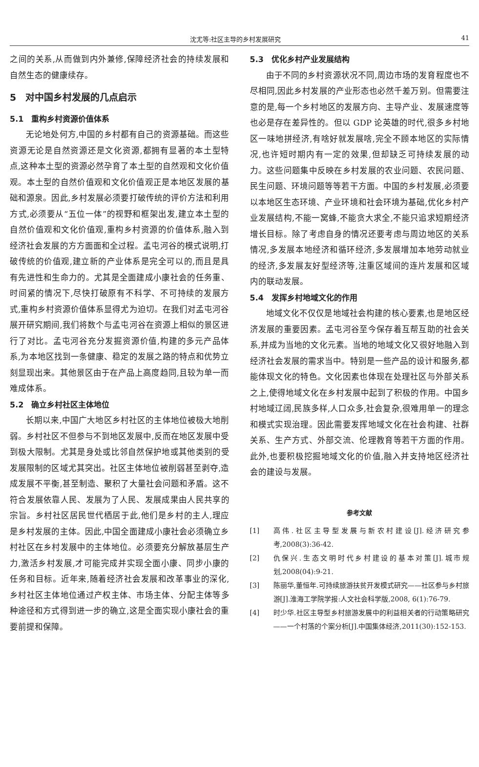沈尤等:社区主导的乡村发展研究 41
之间的关系,从而做到内外兼修,保障经济社会的持续发展和自然生态的健康续存。
5　对中国乡村发展的几点启示
5.1　重构乡村资源价值体系
无论地处何方,中国的乡村都有自己的资源基础。而这些资源无论是自然资源还是文化资源,都拥有显著的本土型特点,这种本土型的资源必然孕育了本土型的自然观和文化价值观。本土型的自然价值观和文化价值观正是本地区发展的基础和源泉。因此,乡村发展必须要打破传统的评价方法和利用方式,必须要从“五位一体”的视野和框架出发,建立本土型的自然价值观和文化价值观,重构乡村资源的价值体系,融入到经济社会发展的方方面面和全过程。孟屯河谷的模式说明,打破传统的价值观,建立新的产业体系是完全可以的,而且是具有先进性和生命力的。尤其是全面建成小康社会的任务重、时间紧的情况下,尽快打破原有不科学、不可持续的发展方式,重构乡村资源价值体系显得尤为迫切。在我们对孟屯河谷展开研究期间,我们将数个与孟屯河谷在资源上相似的景区进行了对比。孟屯河谷充分发掘资源价值,构建的多元产品体系,为本地区找到一条健康、稳定的发展之路的特点和优势立刻显现出来。其他景区由于在产品上高度趋同,且较为单一而难成体系。
5.2　确立乡村社区主体地位
长期以来,中国广大地区乡村社区的主体地位被极大地削弱。乡村社区不但参与不到地区发展中,反而在地区发展中受到极大限制。尤其是身处或比邻自然保护地或其他类别的受发展限制的区域尤其突出。社区主体地位被削弱甚至剥夺,造成发展不平衡,甚至制造、聚积了大量社会问题和矛盾。这不符合发展依靠人民、发展为了人民、发展成果由人民共享的宗旨。乡村社区居民世代栖居于此,他们是乡村的主人,理应是乡村发展的主体。因此,中国全面建成小康社会必须确立乡村社区在乡村发展中的主体地位。必须要充分解放基层生产力,激活乡村发展,才可能完成并实现全面小康、同步小康的任务和目标。近年来,随着经济社会发展和改革事业的深化,乡村社区主体地位通过产权主体、市场主体、分配主体等多种途径和方式得到进一步的确立,这是全面实现小康社会的重要前提和保障。
5.3　优化乡村产业发展结构
由于不同的乡村资源状况不同,周边市场的发育程度也不尽相同,因此乡村发展的产业形态也必然千差万别。但需要注意的是,每一个乡村地区的发展方向、主导产业、发展速度等也必是存在差异性的。但以 GDP 论英雄的时代,很多乡村地区一味地拼经济,有啥好就发展啥,完全不顾本地区的实际情况,也许短时期内有一定的效果,但却缺乏可持续发展的动力。这些问题集中反映在乡村发展的农业问题、农民问题、民生问题、环境问题等等若干方面。中国的乡村发展,必须要以本地区生态环境、产业环境和社会环境为基础,优化乡村产业发展结构,不能一窝蜂,不能贪大求全,不能只追求短期经济增长目标。除了考虑自身的情况还要考虑与周边地区的关系情况,多发展本地经济和循环经济,多发展增加本地劳动就业的经济,多发展友好型经济等,注重区域间的连片发展和区域内的联动发展。
5.4　发挥乡村地域文化的作用
地域文化不仅仅是地域社会构建的核心要素,也是地区经济发展的重要因素。孟屯河谷至今保存着互帮互助的社会关系,并成为当地的文化元素。当地的地域文化又很好地融入到经济社会发展的需求当中。特别是一些产品的设计和服务,都能体现文化的特色。文化因素也体现在处理社区与外部关系之上,使得地域文化在乡村发展中起到了积极的作用。中国乡村地域辽阔,民族多样,人口众多,社会复杂,很难用单一的理念和模式实现治理。因此需要发挥地域文化在社会构建、社群关系、生产方式、外部交流、伦理教育等若干方面的作用。此外,也要积极挖掘地域文化的价值,融入并支持地区经济社会的建设与发展。
参考文献
[1] 高伟.社区主导型发展与新农村建设[J].经济研究参考,2008(3):36-42.
[2] 仇保兴.生态文明时代乡村建设的基本对策[J].城市规划,2008(04):9-21.
[3] 陈丽华,董恒年.可持续旅游扶贫开发模式研究——社区参与乡村旅游[J].淮海工学院学报:人文社会科学版,2008, 6(1):76-79.
[4] 时少华.社区主导型乡村旅游发展中的利益相关者的行动策略研究——一个村落的个案分析[J].中国集体经济,2011(30):152-153.